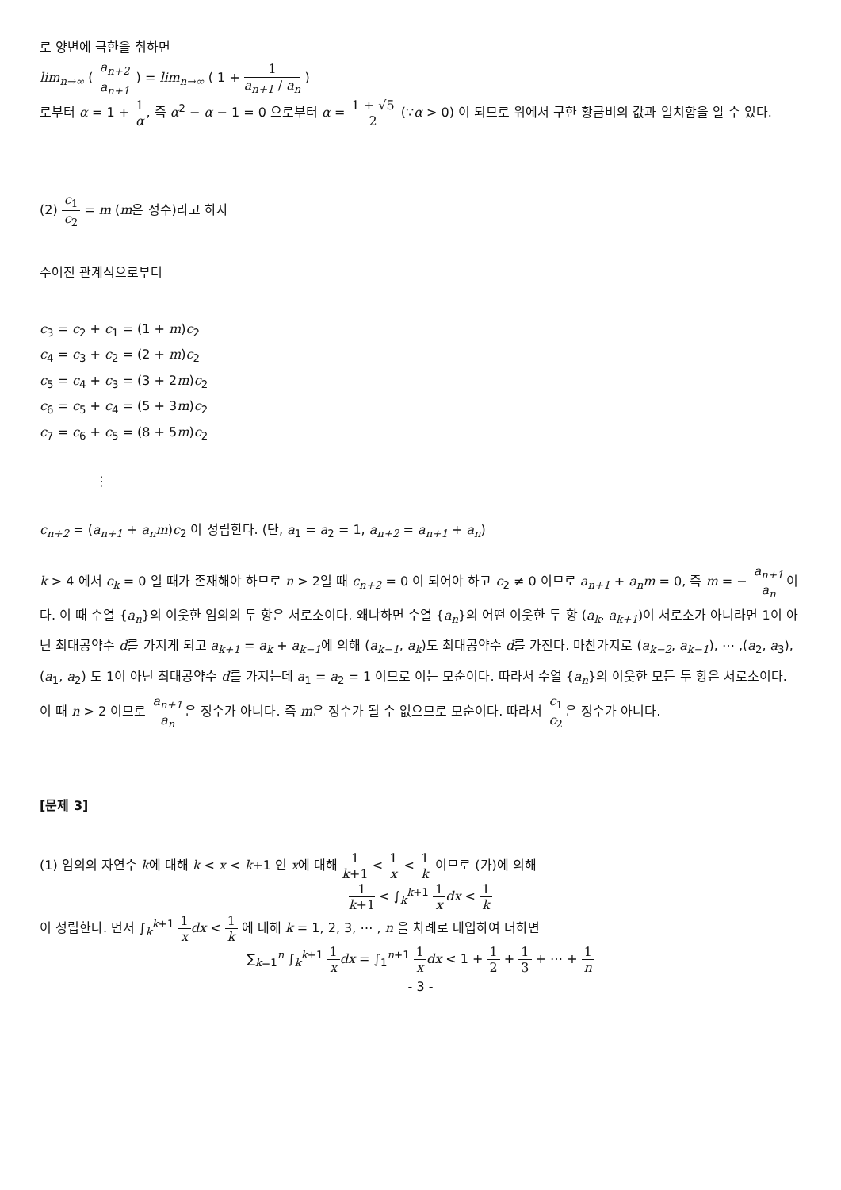로 양변에 극한을 취하면
lim<sub>n→∞</sub> ( a<sub>n+2</sub> a<sub>n+1</sub> ) = lim<sub>n→∞</sub> ( 1 + 1 a<sub>n+1</sub> / a<sub>n</sub> )
로부터 α = 1 + 1 α, 즉 α<sup>2</sup> − α − 1 = 0 으로부터 α = 1 + √5 2 (∵α > 0) 이 되므로 위에서 구한 황금비의 값과 일치함을 알 수 있다.
(2) c<sub>1</sub> c<sub>2</sub> = m (m은 정수)라고 하자
주어진 관계식으로부터
c<sub>3</sub> = c<sub>2</sub> + c<sub>1</sub> = (1 + m)c<sub>2</sub>
c<sub>4</sub> = c<sub>3</sub> + c<sub>2</sub> = (2 + m)c<sub>2</sub>
c<sub>5</sub> = c<sub>4</sub> + c<sub>3</sub> = (3 + 2m)c<sub>2</sub>
c<sub>6</sub> = c<sub>5</sub> + c<sub>4</sub> = (5 + 3m)c<sub>2</sub>
c<sub>7</sub> = c<sub>6</sub> + c<sub>5</sub> = (8 + 5m)c<sub>2</sub>
⋮
c<sub>n+2</sub> = (a<sub>n+1</sub> + a<sub>n</sub>m)c<sub>2</sub> 이 성립한다. (단, a<sub>1</sub> = a<sub>2</sub> = 1, a<sub>n+2</sub> = a<sub>n+1</sub> + a<sub>n</sub>)
k > 4 에서 c<sub>k</sub> = 0 일 때가 존재해야 하므로 n > 2일 때 c<sub>n+2</sub> = 0 이 되어야 하고 c<sub>2</sub> ≠ 0 이므로 a<sub>n+1</sub> + a<sub>n</sub>m = 0, 즉 m = − a<sub>n+1</sub> a<sub>n</sub>이다. 이 때 수열 {a<sub>n</sub>}의 이웃한 임의의 두 항은 서로소이다. 왜냐하면 수열 {a<sub>n</sub>}의 어떤 이웃한 두 항 (a<sub>k</sub>, a<sub>k+1</sub>)이 서로소가 아니라면 1이 아닌 최대공약수 d를 가지게 되고 a<sub>k+1</sub> = a<sub>k</sub> + a<sub>k−1</sub>에 의해 (a<sub>k−1</sub>, a<sub>k</sub>)도 최대공약수 d를 가진다. 마찬가지로 (a<sub>k−2</sub>, a<sub>k−1</sub>), ⋯ ,(a<sub>2</sub>, a<sub>3</sub>), (a<sub>1</sub>, a<sub>2</sub>) 도 1이 아닌 최대공약수 d를 가지는데 a<sub>1</sub> = a<sub>2</sub> = 1 이므로 이는 모순이다. 따라서 수열 {a<sub>n</sub>}의 이웃한 모든 두 항은 서로소이다. 이 때 n > 2 이므로 a<sub>n+1</sub> a<sub>n</sub>은 정수가 아니다. 즉 m은 정수가 될 수 없으므로 모순이다. 따라서 c<sub>1</sub> c<sub>2</sub>은 정수가 아니다.
[문제 3]
(1) 임의의 자연수 k에 대해 k < x < k+1 인 x에 대해 1 k+1 < 1 x < 1 k 이므로 (가)에 의해
1 k+1 < ∫<sub>k</sub><sup>k+1</sup> 1 x dx < 1 k
이 성립한다. 먼저 ∫<sub>k</sub><sup>k+1</sup> 1 x dx < 1 k 에 대해 k = 1, 2, 3, ⋯ , n 을 차례로 대입하여 더하면
∑<sub>k=1</sub><sup>n</sup> ∫<sub>k</sub><sup>k+1</sup> 1 x dx = ∫<sub>1</sub><sup>n+1</sup> 1 x dx < 1 + 1 2 + 1 3 + ⋯ + 1 n
- 3 -